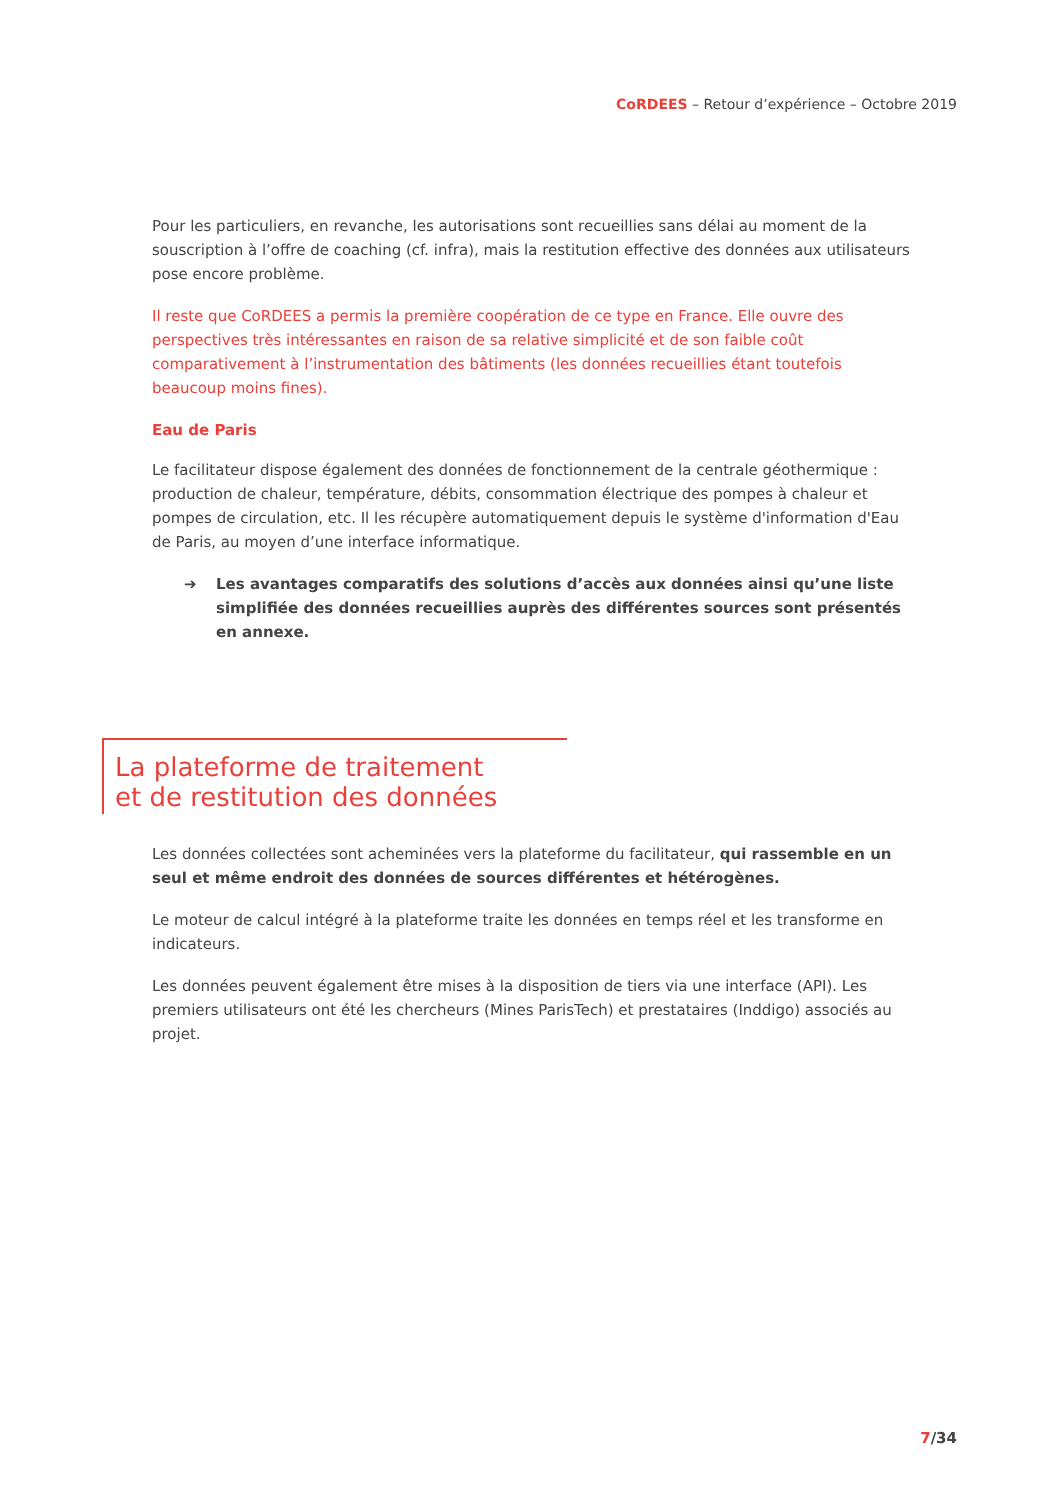CoRDEES – Retour d’expérience – Octobre 2019
Pour les particuliers, en revanche, les autorisations sont recueillies sans délai au moment de la souscription à l’offre de coaching (cf. infra), mais la restitution effective des données aux utilisateurs pose encore problème.
Il reste que CoRDEES a permis la première coopération de ce type en France. Elle ouvre des perspectives très intéressantes en raison de sa relative simplicité et de son faible coût comparativement à l’instrumentation des bâtiments (les données recueillies étant toutefois beaucoup moins fines).
Eau de Paris
Le facilitateur dispose également des données de fonctionnement de la centrale géothermique : production de chaleur, température, débits, consommation électrique des pompes à chaleur et pompes de circulation, etc. Il les récupère automatiquement depuis le système d'information d'Eau de Paris, au moyen d’une interface informatique.
➔ Les avantages comparatifs des solutions d’accès aux données ainsi qu’une liste simplifiée des données recueillies auprès des différentes sources sont présentés en annexe.
La plateforme de traitement
et de restitution des données
Les données collectées sont acheminées vers la plateforme du facilitateur, qui rassemble en un seul et même endroit des données de sources différentes et hétérogènes.
Le moteur de calcul intégré à la plateforme traite les données en temps réel et les transforme en indicateurs.
Les données peuvent également être mises à la disposition de tiers via une interface (API). Les premiers utilisateurs ont été les chercheurs (Mines ParisTech) et prestataires (Inddigo) associés au projet.
7/34